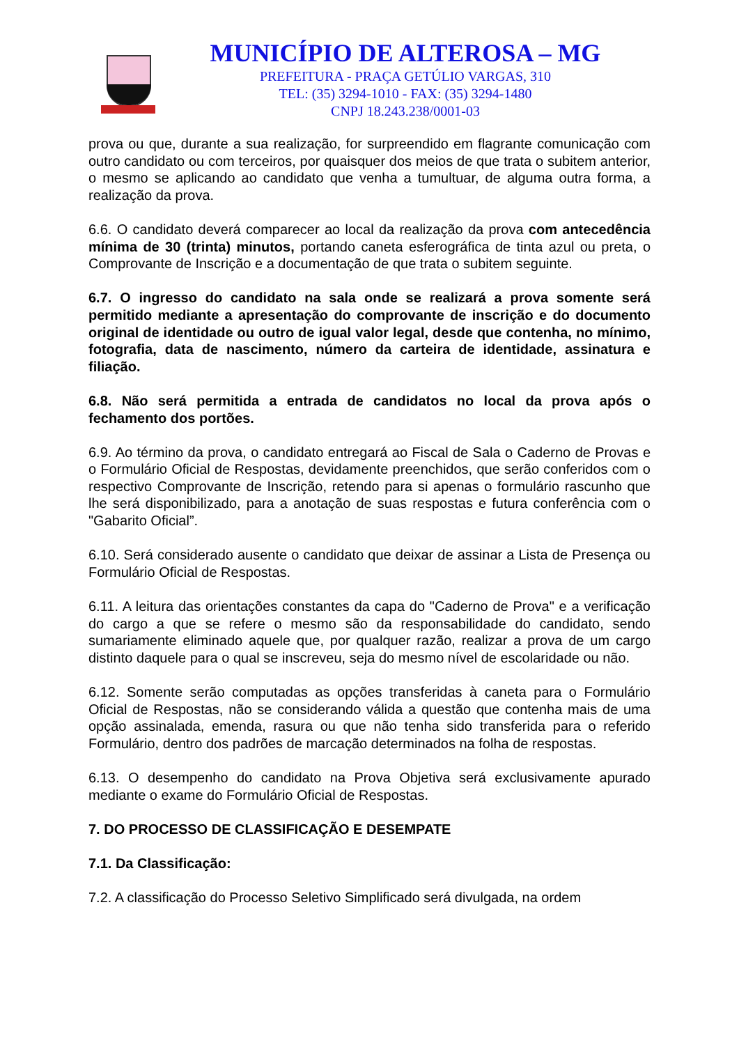MUNICÍPIO DE ALTEROSA – MG
PREFEITURA - PRAÇA GETÚLIO VARGAS, 310
TEL: (35) 3294-1010 - FAX: (35) 3294-1480
CNPJ 18.243.238/0001-03
prova ou que, durante a sua realização, for surpreendido em flagrante comunicação com outro candidato ou com terceiros, por quaisquer dos meios de que trata o subitem anterior, o mesmo se aplicando ao candidato que venha a tumultuar, de alguma outra forma, a realização da prova.
6.6. O candidato deverá comparecer ao local da realização da prova com antecedência mínima de 30 (trinta) minutos, portando caneta esferográfica de tinta azul ou preta, o Comprovante de Inscrição e a documentação de que trata o subitem seguinte.
6.7. O ingresso do candidato na sala onde se realizará a prova somente será permitido mediante a apresentação do comprovante de inscrição e do documento original de identidade ou outro de igual valor legal, desde que contenha, no mínimo, fotografia, data de nascimento, número da carteira de identidade, assinatura e filiação.
6.8. Não será permitida a entrada de candidatos no local da prova após o fechamento dos portões.
6.9. Ao término da prova, o candidato entregará ao Fiscal de Sala o Caderno de Provas e o Formulário Oficial de Respostas, devidamente preenchidos, que serão conferidos com o respectivo Comprovante de Inscrição, retendo para si apenas o formulário rascunho que lhe será disponibilizado, para a anotação de suas respostas e futura conferência com o "Gabarito Oficial”.
6.10. Será considerado ausente o candidato que deixar de assinar a Lista de Presença ou Formulário Oficial de Respostas.
6.11. A leitura das orientações constantes da capa do "Caderno de Prova" e a verificação do cargo a que se refere o mesmo são da responsabilidade do candidato, sendo sumariamente eliminado aquele que, por qualquer razão, realizar a prova de um cargo distinto daquele para o qual se inscreveu, seja do mesmo nível de escolaridade ou não.
6.12. Somente serão computadas as opções transferidas à caneta para o Formulário Oficial de Respostas, não se considerando válida a questão que contenha mais de uma opção assinalada, emenda, rasura ou que não tenha sido transferida para o referido Formulário, dentro dos padrões de marcação determinados na folha de respostas.
6.13. O desempenho do candidato na Prova Objetiva será exclusivamente apurado mediante o exame do Formulário Oficial de Respostas.
7. DO PROCESSO DE CLASSIFICAÇÃO E DESEMPATE
7.1. Da Classificação:
7.2. A classificação do Processo Seletivo Simplificado será divulgada, na ordem